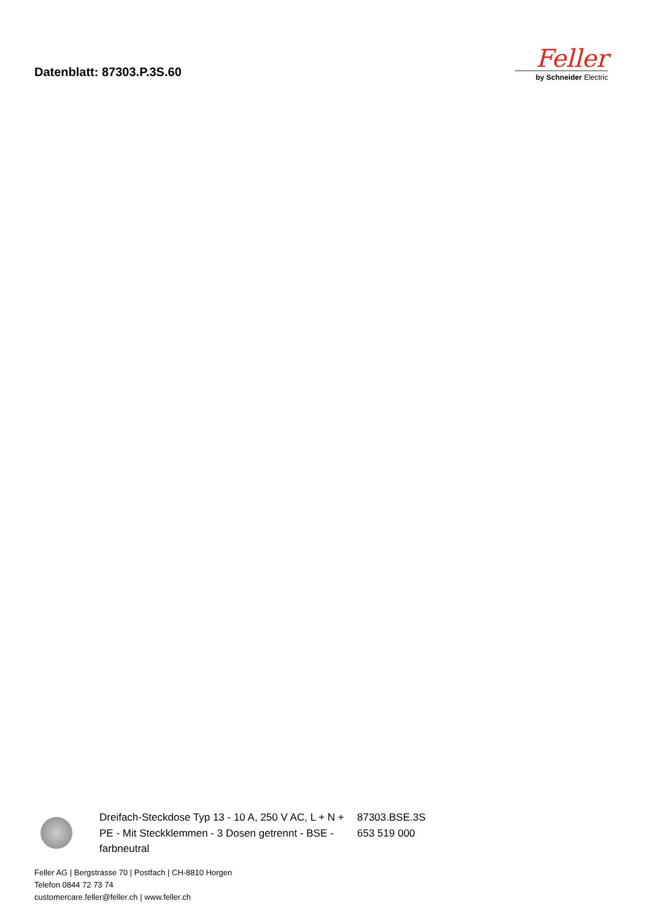Datenblatt: 87303.P.3S.60
Feller
by Schneider Electric
Dreifach-Steckdose Typ 13 - 10 A, 250 V AC, L + N + PE - Mit Steckklemmen - 3 Dosen getrennt - BSE - farbneutral
87303.BSE.3S
653 519 000
Feller AG | Bergstrasse 70 | Postfach | CH-8810 Horgen
Telefon 0844 72 73 74
customercare.feller@feller.ch | www.feller.ch